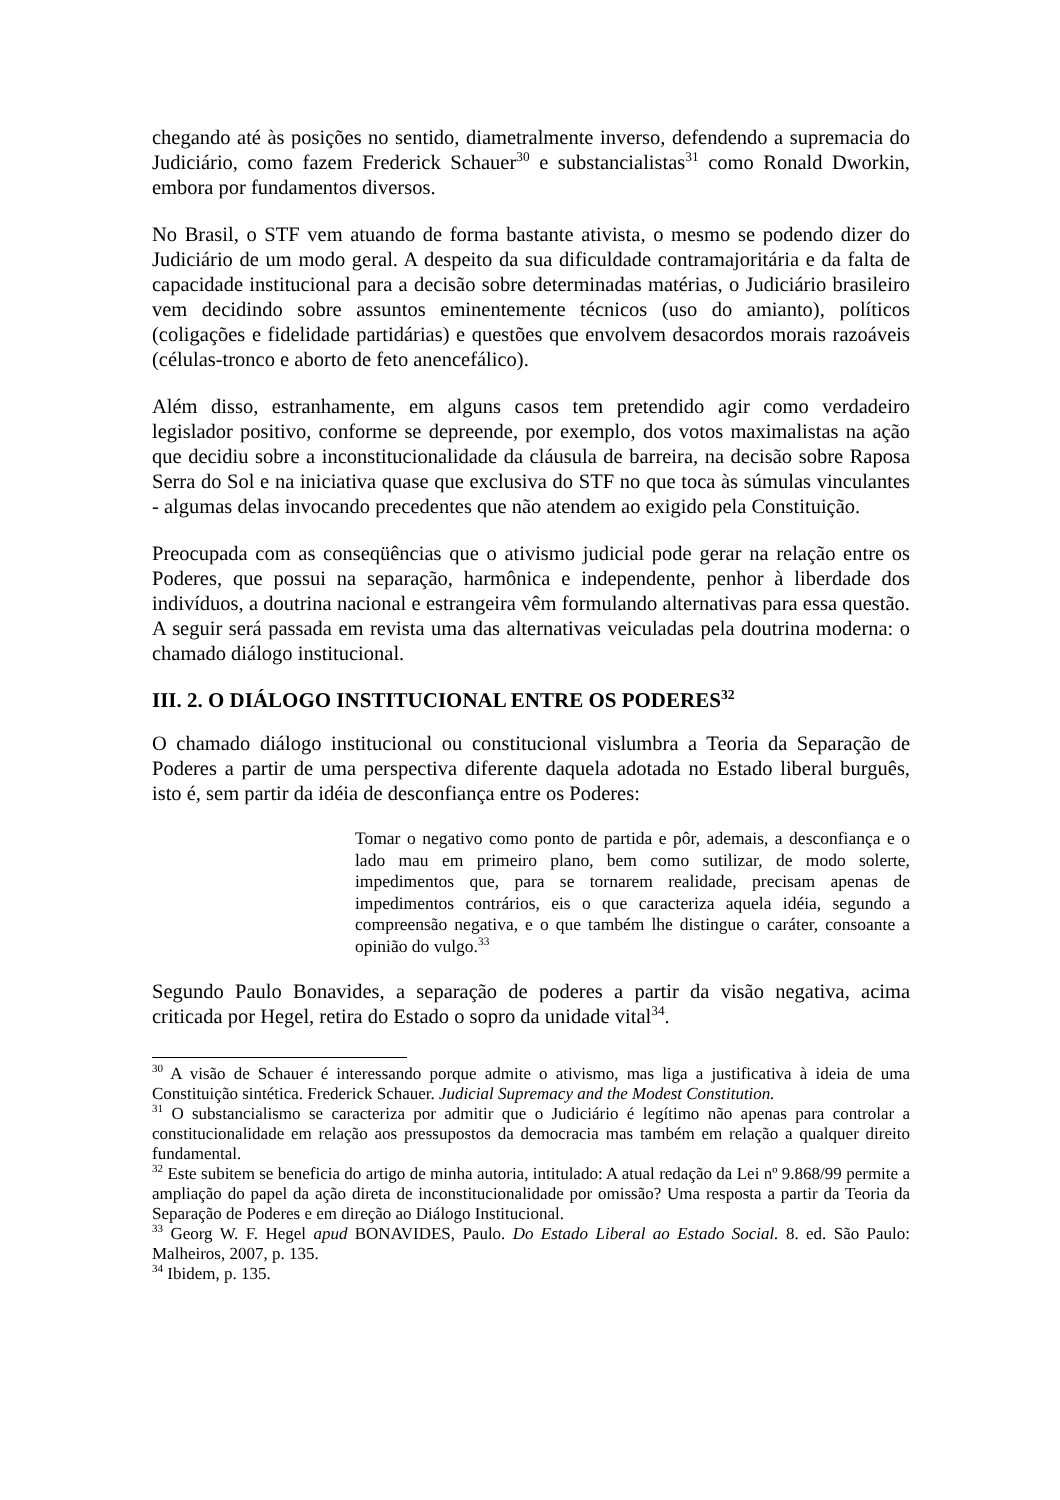chegando até às posições no sentido, diametralmente inverso, defendendo a supremacia do Judiciário, como fazem Frederick Schauer<sup>30</sup> e substancialistas<sup>31</sup> como Ronald Dworkin, embora por fundamentos diversos.
No Brasil, o STF vem atuando de forma bastante ativista, o mesmo se podendo dizer do Judiciário de um modo geral. A despeito da sua dificuldade contramajoritária e da falta de capacidade institucional para a decisão sobre determinadas matérias, o Judiciário brasileiro vem decidindo sobre assuntos eminentemente técnicos (uso do amianto), políticos (coligações e fidelidade partidárias) e questões que envolvem desacordos morais razoáveis (células-tronco e aborto de feto anencefálico).
Além disso, estranhamente, em alguns casos tem pretendido agir como verdadeiro legislador positivo, conforme se depreende, por exemplo, dos votos maximalistas na ação que decidiu sobre a inconstitucionalidade da cláusula de barreira, na decisão sobre Raposa Serra do Sol e na iniciativa quase que exclusiva do STF no que toca às súmulas vinculantes - algumas delas invocando precedentes que não atendem ao exigido pela Constituição.
Preocupada com as conseqüências que o ativismo judicial pode gerar na relação entre os Poderes, que possui na separação, harmônica e independente, penhor à liberdade dos indivíduos, a doutrina nacional e estrangeira vêm formulando alternativas para essa questão. A seguir será passada em revista uma das alternativas veiculadas pela doutrina moderna: o chamado diálogo institucional.
III. 2. O DIÁLOGO INSTITUCIONAL ENTRE OS PODERES<sup>32</sup>
O chamado diálogo institucional ou constitucional vislumbra a Teoria da Separação de Poderes a partir de uma perspectiva diferente daquela adotada no Estado liberal burguês, isto é, sem partir da idéia de desconfiança entre os Poderes:
Tomar o negativo como ponto de partida e pôr, ademais, a desconfiança e o lado mau em primeiro plano, bem como sutilizar, de modo solerte, impedimentos que, para se tornarem realidade, precisam apenas de impedimentos contrários, eis o que caracteriza aquela idéia, segundo a compreensão negativa, e o que também lhe distingue o caráter, consoante a opinião do vulgo.<sup>33</sup>
Segundo Paulo Bonavides, a separação de poderes a partir da visão negativa, acima criticada por Hegel, retira do Estado o sopro da unidade vital<sup>34</sup>.
<sup>30</sup> A visão de Schauer é interessando porque admite o ativismo, mas liga a justificativa à ideia de uma Constituição sintética. Frederick Schauer. Judicial Supremacy and the Modest Constitution.
<sup>31</sup> O substancialismo se caracteriza por admitir que o Judiciário é legítimo não apenas para controlar a constitucionalidade em relação aos pressupostos da democracia mas também em relação a qualquer direito fundamental.
<sup>32</sup> Este subitem se beneficia do artigo de minha autoria, intitulado: A atual redação da Lei nº 9.868/99 permite a ampliação do papel da ação direta de inconstitucionalidade por omissão? Uma resposta a partir da Teoria da Separação de Poderes e em direção ao Diálogo Institucional.
<sup>33</sup> Georg W. F. Hegel apud BONAVIDES, Paulo. Do Estado Liberal ao Estado Social. 8. ed. São Paulo: Malheiros, 2007, p. 135.
<sup>34</sup> Ibidem, p. 135.